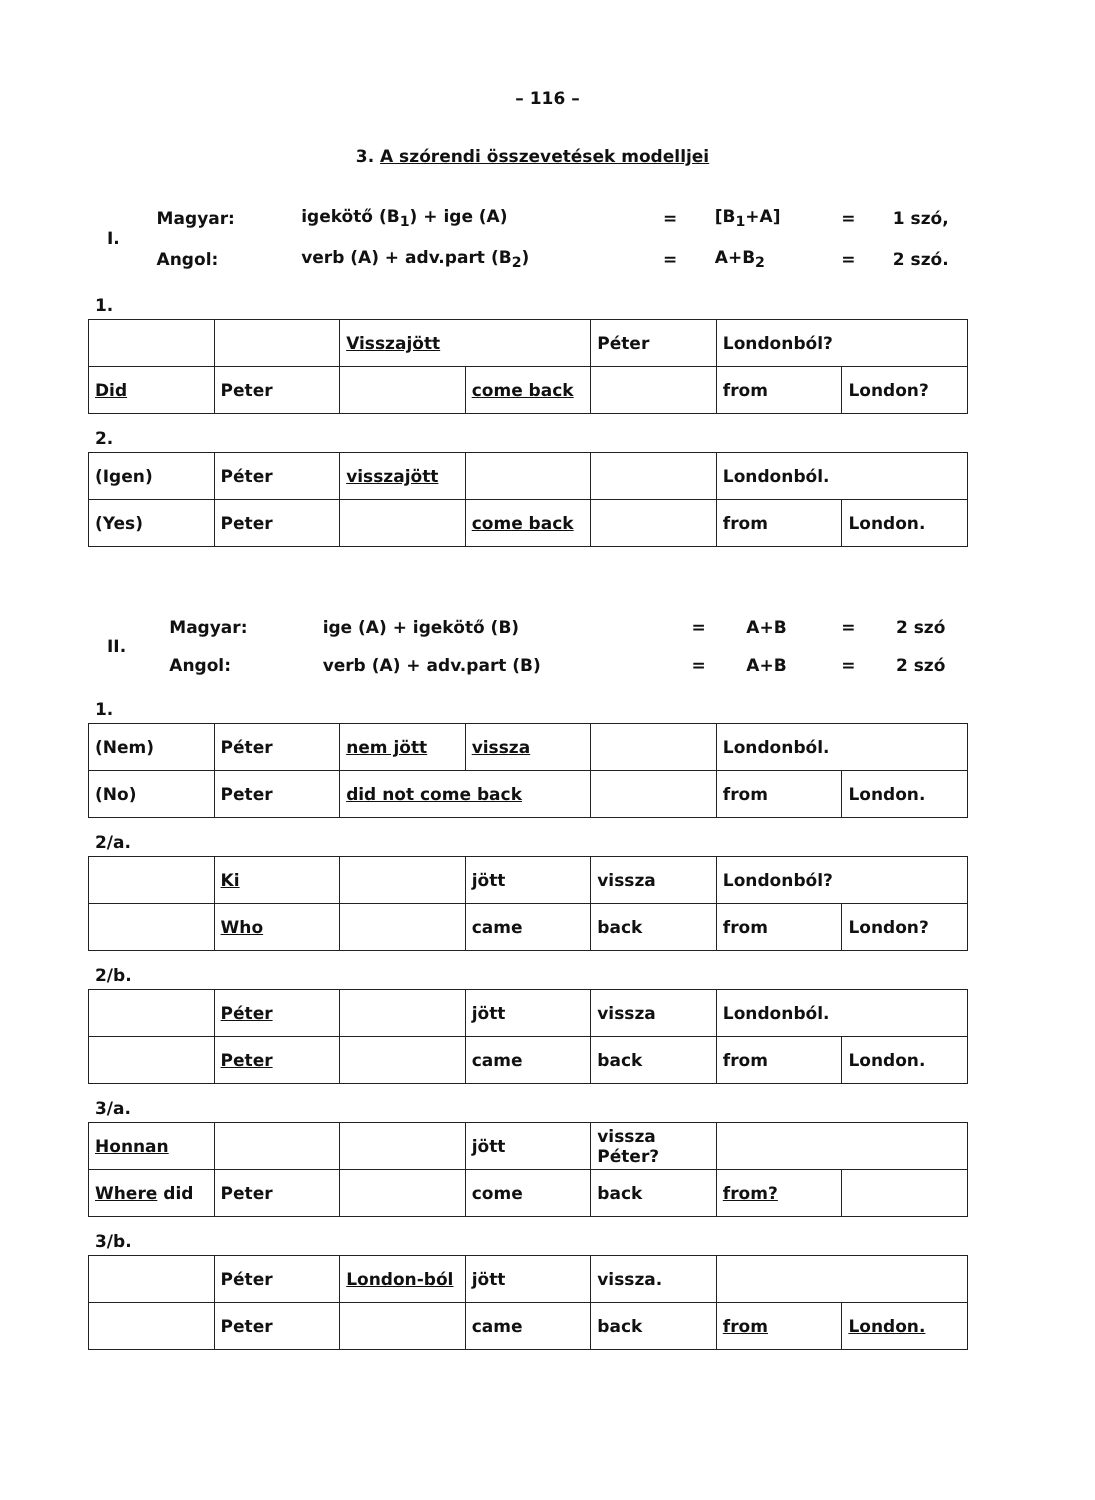– 116 –
3. A szórendi összevetések modelljei
| I. | Magyar: | igekötő (B<sub>1</sub>) + ige (A) | = | [B<sub>1</sub>+A] | = | 1 szó, |
| | Angol: | verb (A) + adv.part (B<sub>2</sub>) | = | A+B<sub>2</sub> | = | 2 szó. |
1.
| | | Visszajött | | Péter | Londonból? | |
| Did | Peter | | come back | | from | London? |
2.
| (Igen) | Péter | visszajött | | | Londonból. | |
| (Yes) | Peter | | come back | | from | London. |
| II. | Magyar: | ige (A) + igekötő (B) | = | A+B | = | 2 szó |
| | Angol: | verb (A) + adv.part (B) | = | A+B | = | 2 szó |
1.
| (Nem) | Péter | nem jött | vissza | | Londonból. | |
| (No) | Peter | did not come back | | | from | London. |
2/a.
| | Ki | | jött | vissza | Londonból? | |
| | Who | | came | back | from | London? |
2/b.
| | Péter | | jött | vissza | Londonból. | |
| | Peter | | came | back | from | London. |
3/a.
| Honnan | | | jött | vissza Péter? | | |
| Where did | Peter | | come | back | from? | |
3/b.
| | Péter | London-ból | jött | vissza. | | |
| | Peter | | came | back | from | London. |